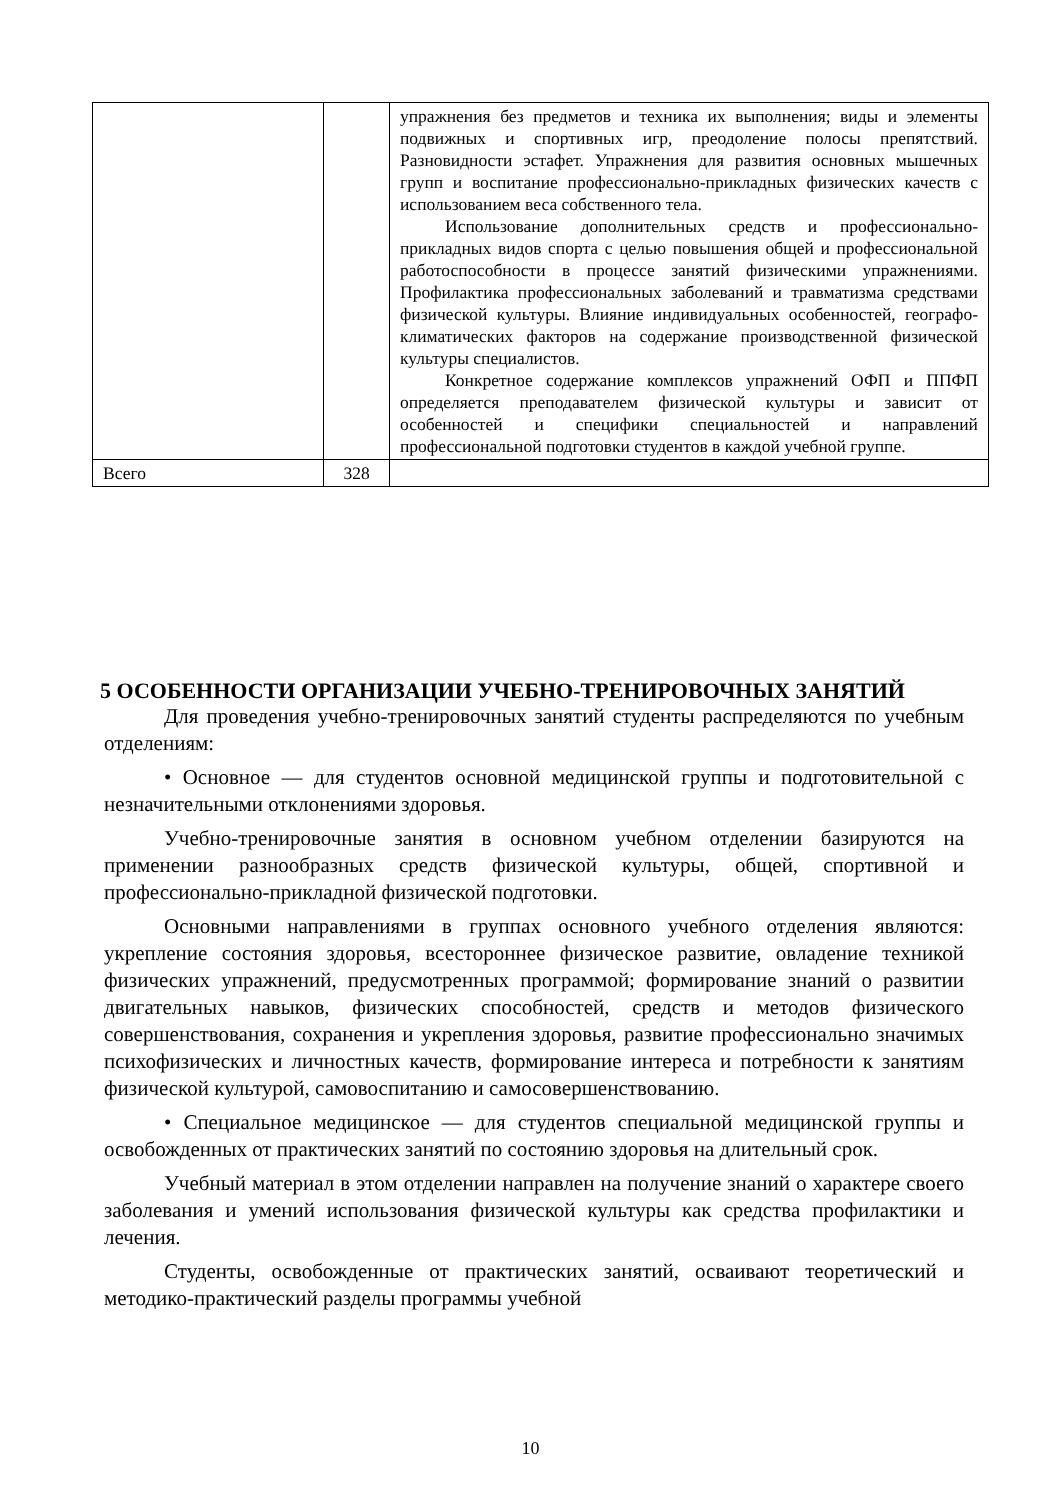| | | упражнения без предметов и техника их выполнения; виды и элементы подвижных и спортивных игр, преодоление полосы препятствий. Разновидности эстафет. Упражнения для развития основных мышечных групп и воспитание профессионально-прикладных физических качеств с использованием веса собственного тела. Использование дополнительных средств и профессионально-прикладных видов спорта с целью повышения общей и профессиональной работоспособности в процессе занятий физическими упражнениями. Профилактика профессиональных заболеваний и травматизма средствами физической культуры. Влияние индивидуальных особенностей, географо-климатических факторов на содержание производственной физической культуры специалистов. Конкретное содержание комплексов упражнений ОФП и ППФП определяется преподавателем физической культуры и зависит от особенностей и специфики специальностей и направлений профессиональной подготовки студентов в каждой учебной группе. |
| Всего | 328 | |
5 ОСОБЕННОСТИ ОРГАНИЗАЦИИ УЧЕБНО-ТРЕНИРОВОЧНЫХ ЗАНЯТИЙ
Для проведения учебно-тренировочных занятий студенты распределяются по учебным отделениям:
• Основное — для студентов основной медицинской группы и подготовительной с незначительными отклонениями здоровья.
Учебно-тренировочные занятия в основном учебном отделении базируются на применении разнообразных средств физической культуры, общей, спортивной и профессионально-прикладной физической подготовки.
Основными направлениями в группах основного учебного отделения являются: укрепление состояния здоровья, всестороннее физическое развитие, овладение техникой физических упражнений, предусмотренных программой; формирование знаний о развитии двигательных навыков, физических способностей, средств и методов физического совершенствования, сохранения и укрепления здоровья, развитие профессионально значимых психофизических и личностных качеств, формирование интереса и потребности к занятиям физической культурой, самовоспитанию и самосовершенствованию.
• Специальное медицинское — для студентов специальной медицинской группы и освобожденных от практических занятий по состоянию здоровья на длительный срок.
Учебный материал в этом отделении направлен на получение знаний о характере своего заболевания и умений использования физической культуры как средства профилактики и лечения.
Студенты, освобожденные от практических занятий, осваивают теоретический и методико-практический разделы программы учебной
10